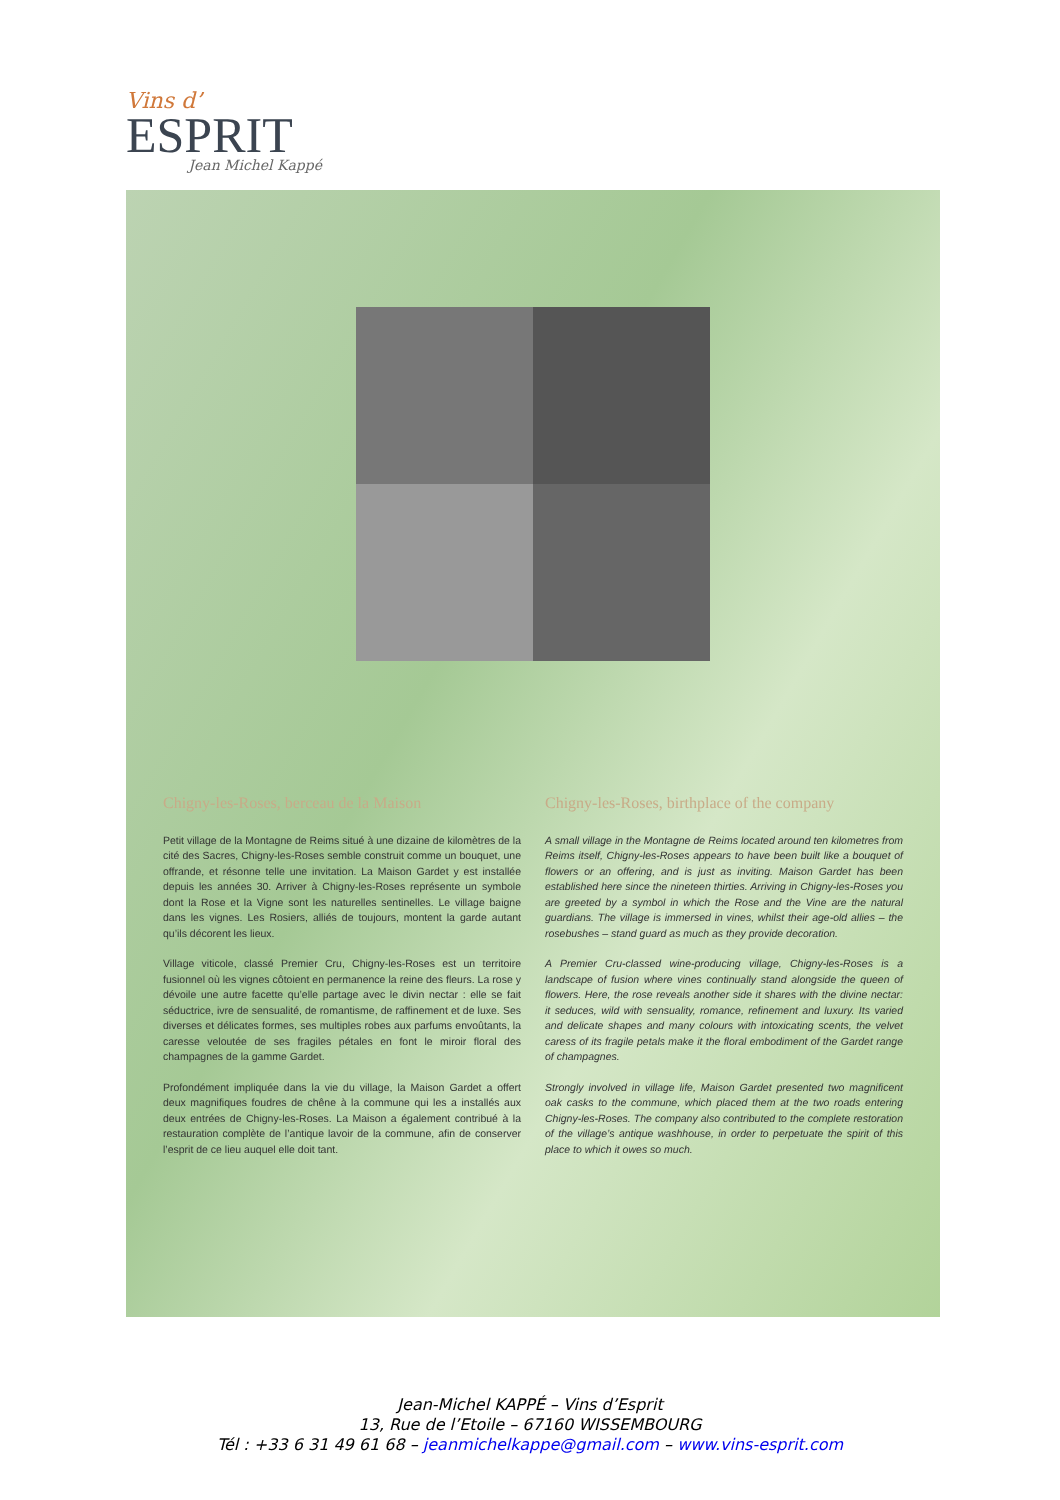Vins d’
ESPRIT
Jean Michel Kappé
Chigny-les-Roses, berceau de la Maison
Petit village de la Montagne de Reims situé à une dizaine de kilomètres de la cité des Sacres, Chigny-les-Roses semble construit comme un bouquet, une offrande, et résonne telle une invitation. La Maison Gardet y est installée depuis les années 30. Arriver à Chigny-les-Roses représente un symbole dont la Rose et la Vigne sont les naturelles sentinelles. Le village baigne dans les vignes. Les Rosiers, alliés de toujours, montent la garde autant qu’ils décorent les lieux.
Village viticole, classé Premier Cru, Chigny-les-Roses est un territoire fusionnel où les vignes côtoient en permanence la reine des fleurs. La rose y dévoile une autre facette qu’elle partage avec le divin nectar : elle se fait séductrice, ivre de sensualité, de romantisme, de raffinement et de luxe. Ses diverses et délicates formes, ses multiples robes aux parfums envoûtants, la caresse veloutée de ses fragiles pétales en font le miroir floral des champagnes de la gamme Gardet.
Profondément impliquée dans la vie du village, la Maison Gardet a offert deux magnifiques foudres de chêne à la commune qui les a installés aux deux entrées de Chigny-les-Roses. La Maison a également contribué à la restauration complète de l’antique lavoir de la commune, afin de conserver l’esprit de ce lieu auquel elle doit tant.
Chigny-les-Roses, birthplace of the company
A small village in the Montagne de Reims located around ten kilometres from Reims itself, Chigny-les-Roses appears to have been built like a bouquet of flowers or an offering, and is just as inviting. Maison Gardet has been established here since the nineteen thirties. Arriving in Chigny-les-Roses you are greeted by a symbol in which the Rose and the Vine are the natural guardians. The village is immersed in vines, whilst their age-old allies – the rosebushes – stand guard as much as they provide decoration.
A Premier Cru-classed wine-producing village, Chigny-les-Roses is a landscape of fusion where vines continually stand alongside the queen of flowers. Here, the rose reveals another side it shares with the divine nectar: it seduces, wild with sensuality, romance, refinement and luxury. Its varied and delicate shapes and many colours with intoxicating scents, the velvet caress of its fragile petals make it the floral embodiment of the Gardet range of champagnes.
Strongly involved in village life, Maison Gardet presented two magnificent oak casks to the commune, which placed them at the two roads entering Chigny-les-Roses. The company also contributed to the complete restoration of the village’s antique washhouse, in order to perpetuate the spirit of this place to which it owes so much.
Jean-Michel KAPPÉ – Vins d’Esprit
13, Rue de l’Etoile – 67160 WISSEMBOURG
Tél : +33 6 31 49 61 68 – jeanmichelkappe@gmail.com – www.vins-esprit.com